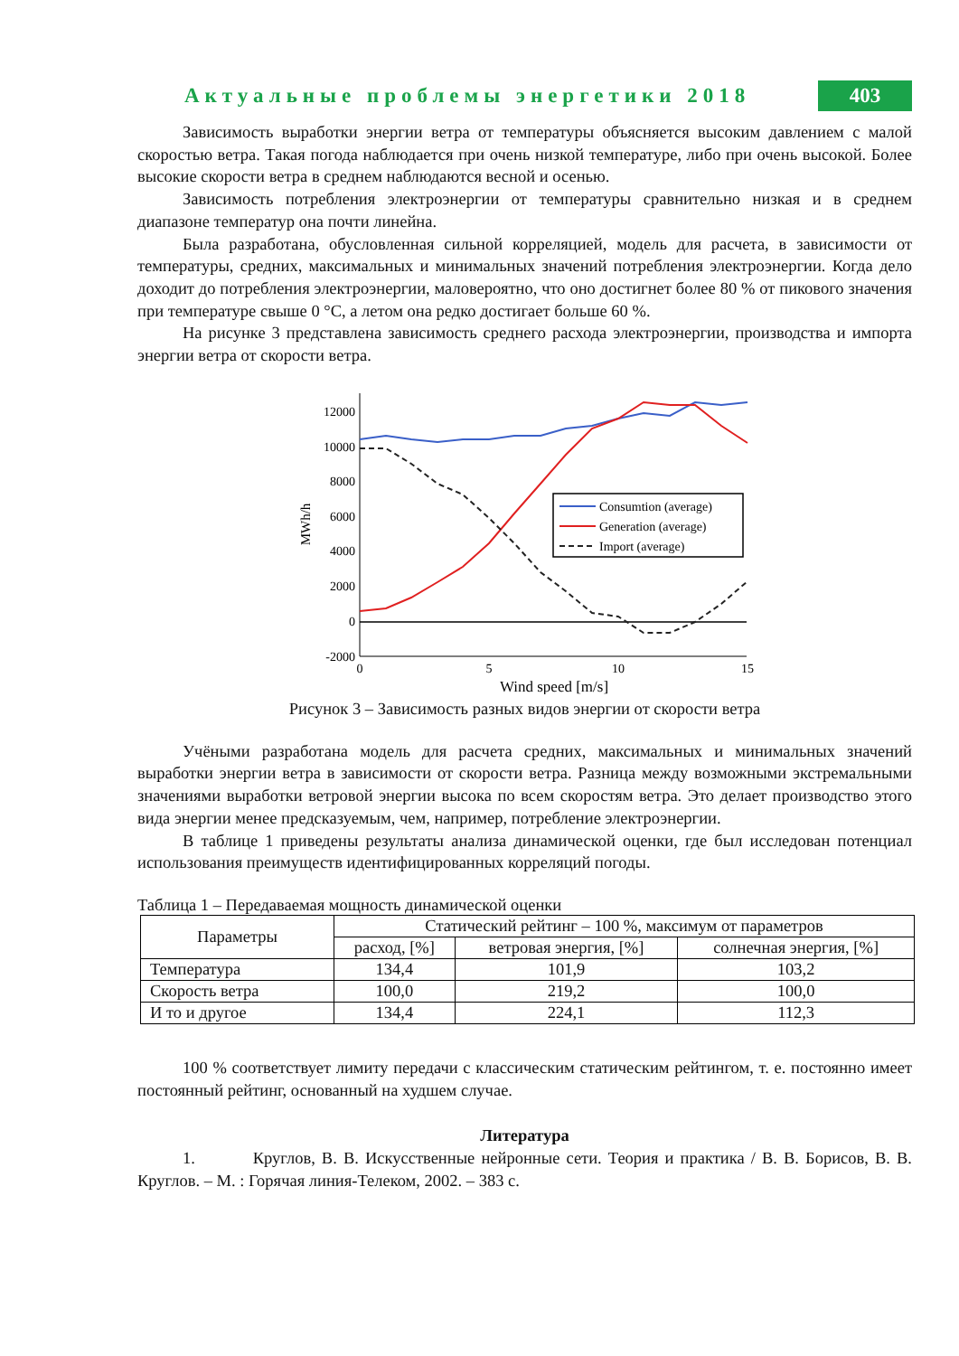Актуальные проблемы энергетики 2018
403
Зависимость выработки энергии ветра от температуры объясняется высоким давлением с малой скоростью ветра. Такая погода наблюдается при очень низкой температуре, либо при очень высокой. Более высокие скорости ветра в среднем наблюдаются весной и осенью.
Зависимость потребления электроэнергии от температуры сравнительно низкая и в среднем диапазоне температур она почти линейна.
Была разработана, обусловленная сильной корреляцией, модель для расчета, в зависимости от температуры, средних, максимальных и минимальных значений потребления электроэнергии. Когда дело доходит до потребления электроэнергии, маловероятно, что оно достигнет более 80 % от пикового значения при температуре свыше 0 °С, а летом она редко достигает больше 60 %.
На рисунке 3 представлена зависимость среднего расхода электроэнергии, производства и импорта энергии ветра от скорости ветра.
12000
10000
8000
6000
4000
2000
0
-2000
0
5
10
15
Wind speed [m/s]
MWh/h
Consumtion (average)
Generation (average)
Import (average)
Рисунок 3 – Зависимость разных видов энергии от скорости ветра
Учёными разработана модель для расчета средних, максимальных и минимальных значений выработки энергии ветра в зависимости от скорости ветра. Разница между возможными экстремальными значениями выработки ветровой энергии высока по всем скоростям ветра. Это делает производство этого вида энергии менее предсказуемым, чем, например, потребление электроэнергии.
В таблице 1 приведены результаты анализа динамической оценки, где был исследован потенциал использования преимуществ идентифицированных корреляций погоды.
Таблица 1 – Передаваемая мощность динамической оценки
| Параметры | Статический рейтинг – 100 %, максимум от параметров | | |
| --- | --- | --- | --- |
| | расход, [%] | ветровая энергия, [%] | солнечная энергия, [%] |
| Температура | 134,4 | 101,9 | 103,2 |
| Скорость ветра | 100,0 | 219,2 | 100,0 |
| И то и другое | 134,4 | 224,1 | 112,3 |
100 % соответствует лимиту передачи с классическим статическим рейтингом, т. е. постоянно имеет постоянный рейтинг, основанный на худшем случае.
Литература
1. Круглов, В. В. Искусственные нейронные сети. Теория и практика / В. В. Борисов, В. В. Круглов. – М. : Горячая линия-Телеком, 2002. – 383 с.